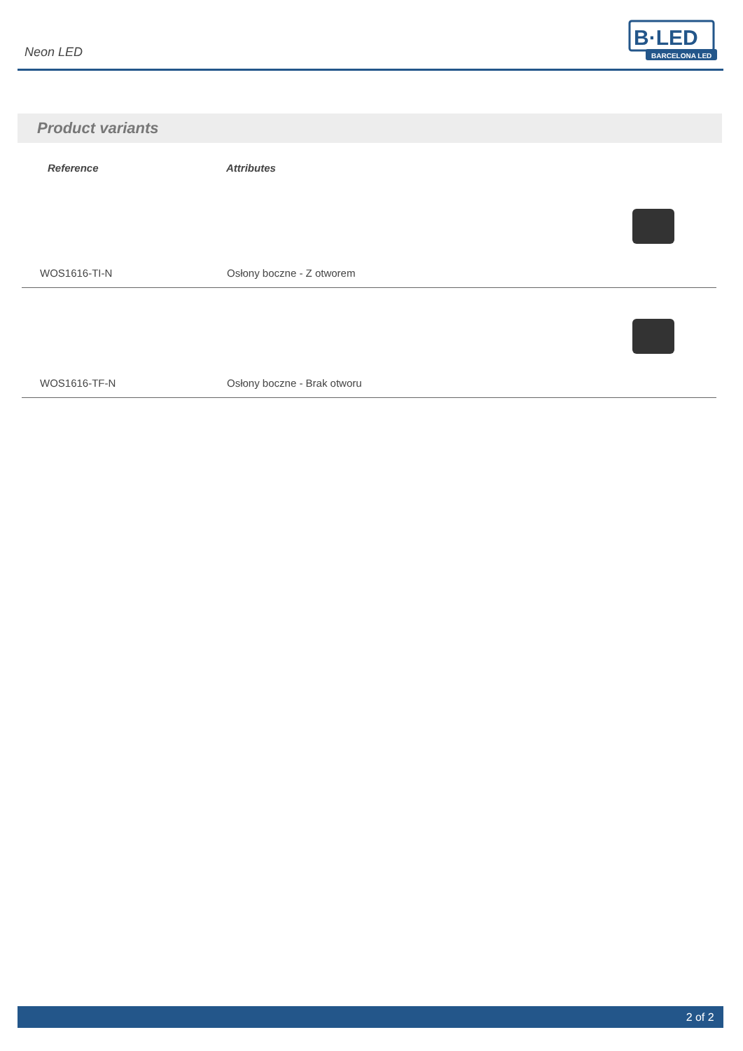Neon LED
B·LED
BARCELONA LED
Product variants
| Reference | Attributes | |
| --- | --- | --- |
| WOS1616-TI-N | Osłony boczne - Z otworem | |
| WOS1616-TF-N | Osłony boczne - Brak otworu | |
2 of 2